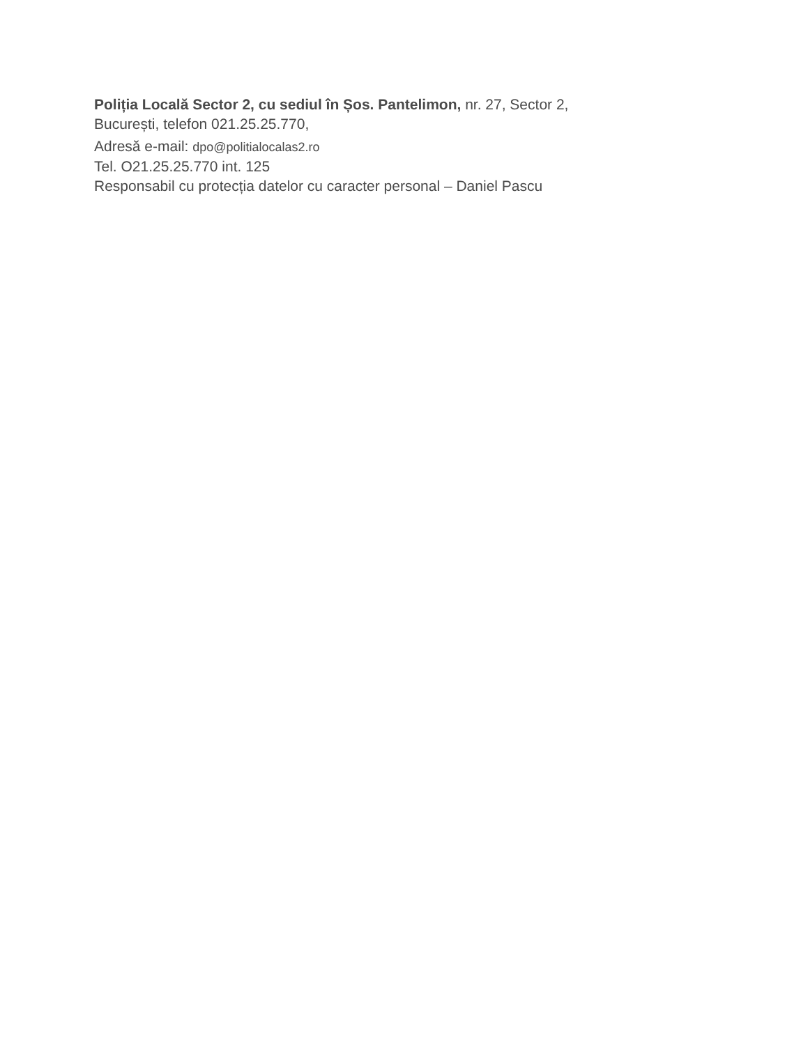Poliția Locală Sector 2, cu sediul în Șos. Pantelimon, nr. 27, Sector 2,
București, telefon 021.25.25.770,
Adresă e-mail: dpo@politialocalas2.ro
Tel. O21.25.25.770 int. 125
Responsabil cu protecția datelor cu caracter personal – Daniel Pascu